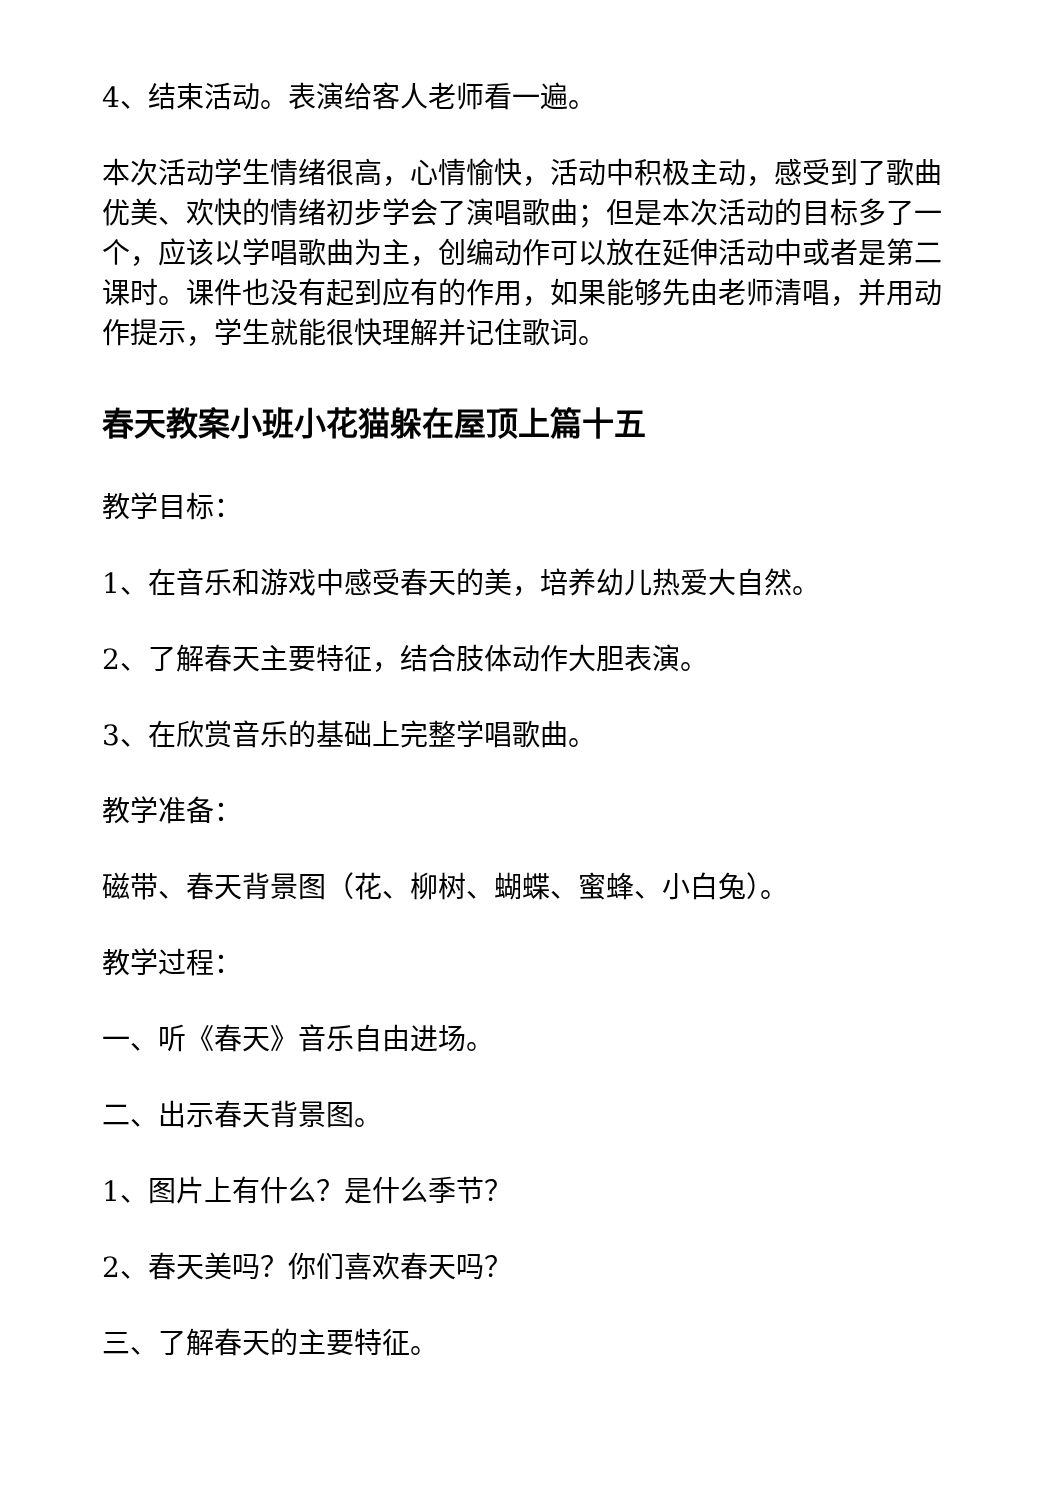4、结束活动。表演给客人老师看一遍。
本次活动学生情绪很高，心情愉快，活动中积极主动，感受到了歌曲优美、欢快的情绪初步学会了演唱歌曲；但是本次活动的目标多了一个，应该以学唱歌曲为主，创编动作可以放在延伸活动中或者是第二课时。课件也没有起到应有的作用，如果能够先由老师清唱，并用动作提示，学生就能很快理解并记住歌词。
春天教案小班小花猫躲在屋顶上篇十五
教学目标：
1、在音乐和游戏中感受春天的美，培养幼儿热爱大自然。
2、了解春天主要特征，结合肢体动作大胆表演。
3、在欣赏音乐的基础上完整学唱歌曲。
教学准备：
磁带、春天背景图（花、柳树、蝴蝶、蜜蜂、小白兔）。
教学过程：
一、听《春天》音乐自由进场。
二、出示春天背景图。
1、图片上有什么？是什么季节？
2、春天美吗？你们喜欢春天吗？
三、了解春天的主要特征。